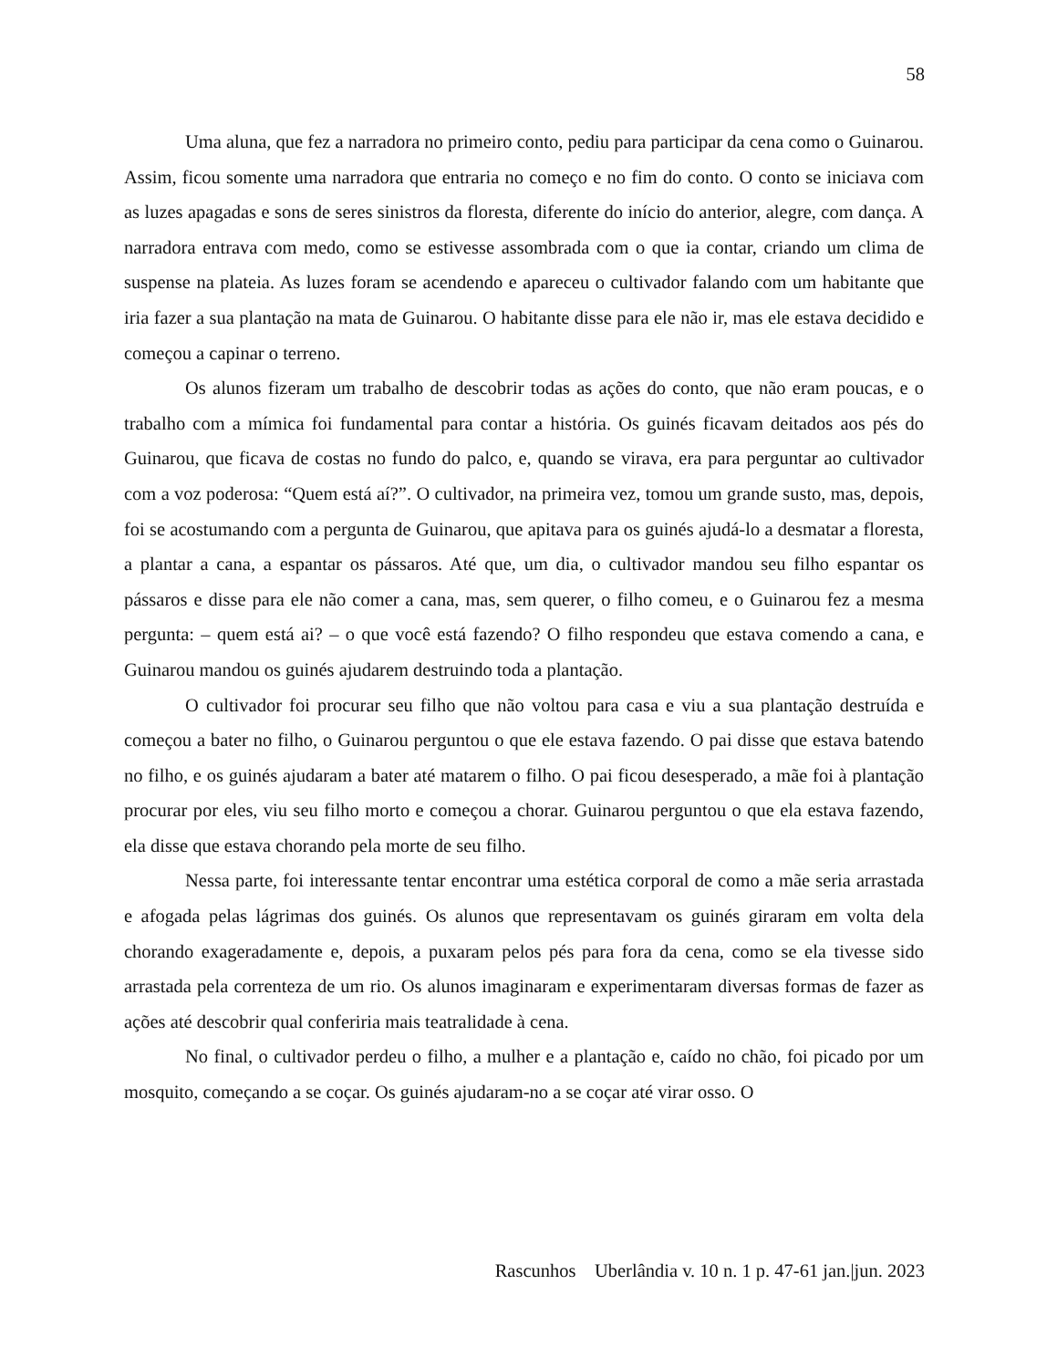58
Uma aluna, que fez a narradora no primeiro conto, pediu para participar da cena como o Guinarou. Assim, ficou somente uma narradora que entraria no começo e no fim do conto. O conto se iniciava com as luzes apagadas e sons de seres sinistros da floresta, diferente do início do anterior, alegre, com dança. A narradora entrava com medo, como se estivesse assombrada com o que ia contar, criando um clima de suspense na plateia. As luzes foram se acendendo e apareceu o cultivador falando com um habitante que iria fazer a sua plantação na mata de Guinarou. O habitante disse para ele não ir, mas ele estava decidido e começou a capinar o terreno.
Os alunos fizeram um trabalho de descobrir todas as ações do conto, que não eram poucas, e o trabalho com a mímica foi fundamental para contar a história. Os guinés ficavam deitados aos pés do Guinarou, que ficava de costas no fundo do palco, e, quando se virava, era para perguntar ao cultivador com a voz poderosa: “Quem está aí?”. O cultivador, na primeira vez, tomou um grande susto, mas, depois, foi se acostumando com a pergunta de Guinarou, que apitava para os guinés ajudá-lo a desmatar a floresta, a plantar a cana, a espantar os pássaros. Até que, um dia, o cultivador mandou seu filho espantar os pássaros e disse para ele não comer a cana, mas, sem querer, o filho comeu, e o Guinarou fez a mesma pergunta: – quem está ai? – o que você está fazendo? O filho respondeu que estava comendo a cana, e Guinarou mandou os guinés ajudarem destruindo toda a plantação.
O cultivador foi procurar seu filho que não voltou para casa e viu a sua plantação destruída e começou a bater no filho, o Guinarou perguntou o que ele estava fazendo. O pai disse que estava batendo no filho, e os guinés ajudaram a bater até matarem o filho. O pai ficou desesperado, a mãe foi à plantação procurar por eles, viu seu filho morto e começou a chorar. Guinarou perguntou o que ela estava fazendo, ela disse que estava chorando pela morte de seu filho.
Nessa parte, foi interessante tentar encontrar uma estética corporal de como a mãe seria arrastada e afogada pelas lágrimas dos guinés. Os alunos que representavam os guinés giraram em volta dela chorando exageradamente e, depois, a puxaram pelos pés para fora da cena, como se ela tivesse sido arrastada pela correnteza de um rio. Os alunos imaginaram e experimentaram diversas formas de fazer as ações até descobrir qual conferiria mais teatralidade à cena.
No final, o cultivador perdeu o filho, a mulher e a plantação e, caído no chão, foi picado por um mosquito, começando a se coçar. Os guinés ajudaram-no a se coçar até virar osso. O
Rascunhos Uberlândia v. 10 n. 1 p. 47-61 jan.|jun. 2023